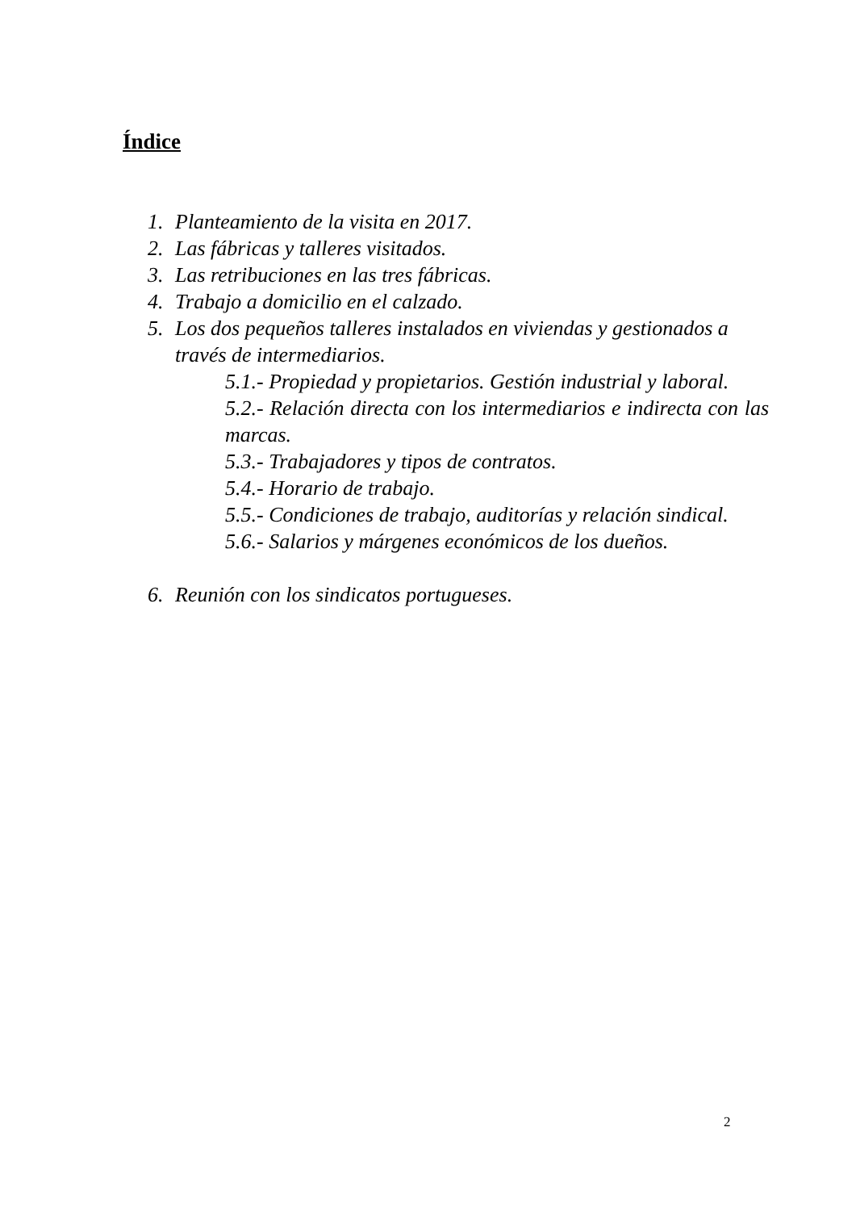Índice
1. Planteamiento de la visita en 2017.
2. Las fábricas y talleres visitados.
3. Las retribuciones en las tres fábricas.
4. Trabajo a domicilio en el calzado.
5. Los dos pequeños talleres instalados en viviendas y gestionados a través de intermediarios.
5.1.- Propiedad y propietarios. Gestión industrial y laboral.
5.2.- Relación directa con los intermediarios e indirecta con las marcas.
5.3.- Trabajadores y tipos de contratos.
5.4.- Horario de trabajo.
5.5.- Condiciones de trabajo, auditorías y relación sindical.
5.6.- Salarios y márgenes económicos de los dueños.
6. Reunión con los sindicatos portugueses.
2